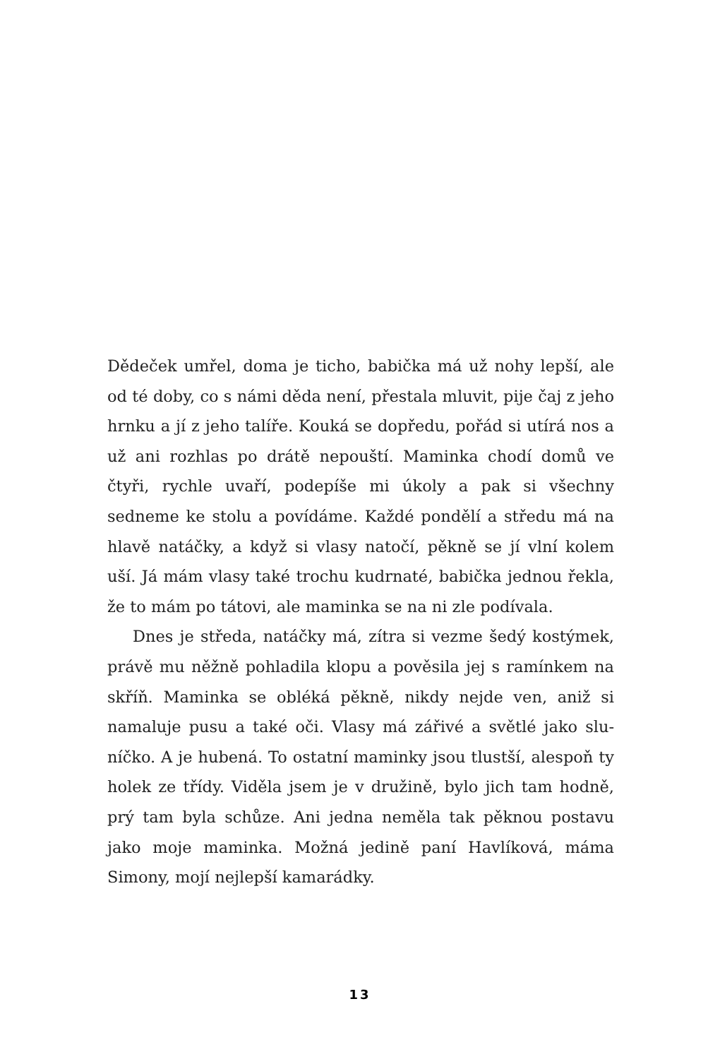Dědeček umřel, doma je ticho, babička má už nohy lepší, ale od té doby, co s námi děda není, přestala mluvit, pije čaj z jeho hrnku a jí z jeho talíře. Kouká se dopředu, pořád si utírá nos a už ani rozhlas po drátě nepouští. Maminka chodí domů ve čtyři, rychle uvaří, podepíše mi úkoly a pak si všechny sedneme ke stolu a povídáme. Každé pondělí a středu má na hlavě natáčky, a když si vlasy natočí, pěk­ně se jí vlní kolem uší. Já mám vlasy také trochu kudrnaté, babička jednou řekla, že to mám po tátovi, ale maminka se na ni zle podívala.
Dnes je středa, natáčky má, zítra si vezme šedý kostýmek, právě mu něžně pohladila klopu a pověsila jej s ramínkem na skříň. Maminka se obléká pěkně, nikdy nejde ven, aniž si namaluje pusu a také oči. Vlasy má zářivé a světlé jako slu­níčko. A je hubená. To ostatní maminky jsou tlustší, ales­poň ty holek ze třídy. Viděla jsem je v družině, bylo jich tam hodně, prý tam byla schůze. Ani jedna neměla tak pěknou postavu jako moje maminka. Možná jedině paní Havlíková, máma Simony, mojí nejlepší kamarádky.
13